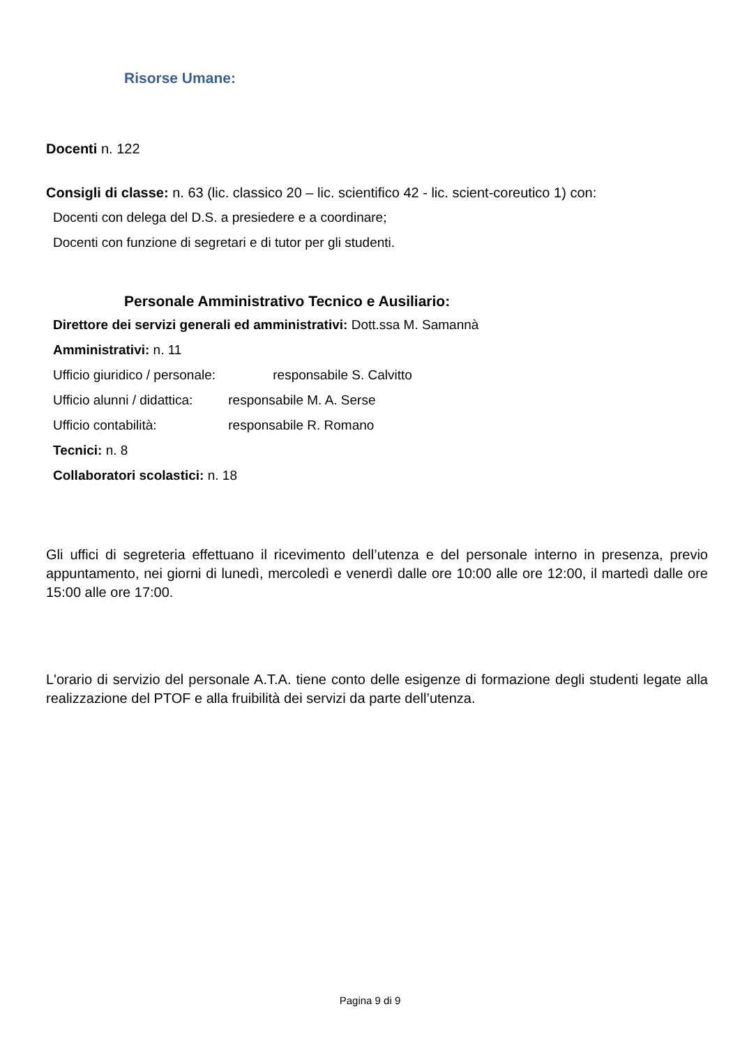Risorse Umane:
Docenti n. 122
Consigli di classe: n. 63 (lic. classico 20 – lic. scientifico 42 - lic. scient-coreutico 1) con:
Docenti con delega del D.S. a presiedere e a coordinare;
Docenti con funzione di segretari e di tutor per gli studenti.
Personale Amministrativo Tecnico e Ausiliario:
Direttore dei servizi generali ed amministrativi: Dott.ssa M. Samannà
Amministrativi: n. 11
Ufficio giuridico / personale: responsabile S. Calvitto
Ufficio alunni / didattica: responsabile M. A. Serse
Ufficio contabilità: responsabile R. Romano
Tecnici: n. 8
Collaboratori scolastici: n. 18
Gli uffici di segreteria effettuano il ricevimento dell’utenza e del personale interno in presenza, previo appuntamento, nei giorni di lunedì, mercoledì e venerdì dalle ore 10:00 alle ore 12:00, il martedì dalle ore 15:00 alle ore 17:00.
L'orario di servizio del personale A.T.A. tiene conto delle esigenze di formazione degli studenti legate alla realizzazione del PTOF e alla fruibilità dei servizi da parte dell’utenza.
Pagina 9 di 9